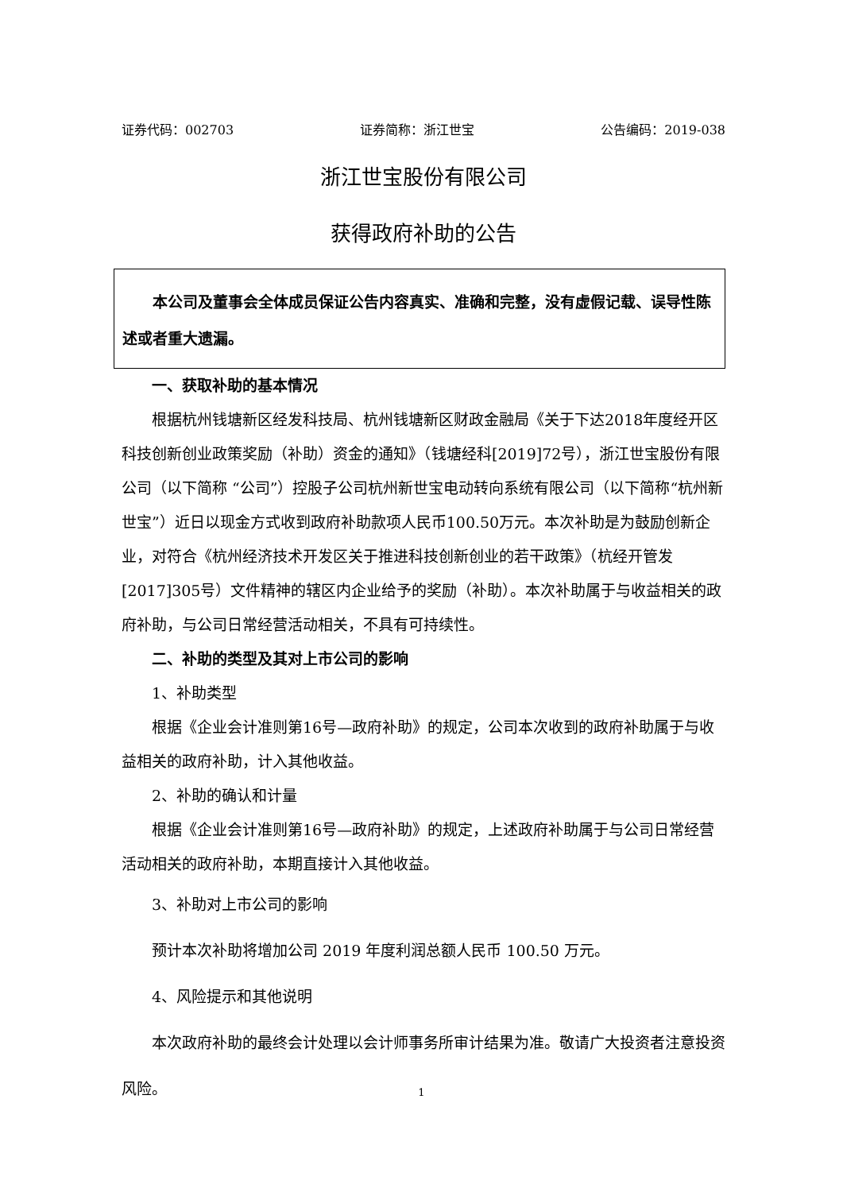证券代码：002703 证券简称：浙江世宝 公告编码：2019-038
浙江世宝股份有限公司
获得政府补助的公告
本公司及董事会全体成员保证公告内容真实、准确和完整，没有虚假记载、误导性陈述或者重大遗漏。
一、获取补助的基本情况
根据杭州钱塘新区经发科技局、杭州钱塘新区财政金融局《关于下达2018年度经开区科技创新创业政策奖励（补助）资金的通知》（钱塘经科[2019]72号），浙江世宝股份有限公司（以下简称 “公司”）控股子公司杭州新世宝电动转向系统有限公司（以下简称“杭州新世宝”）近日以现金方式收到政府补助款项人民币100.50万元。本次补助是为鼓励创新企业，对符合《杭州经济技术开发区关于推进科技创新创业的若干政策》（杭经开管发[2017]305号）文件精神的辖区内企业给予的奖励（补助）。本次补助属于与收益相关的政府补助，与公司日常经营活动相关，不具有可持续性。
二、补助的类型及其对上市公司的影响
1、补助类型
根据《企业会计准则第16号—政府补助》的规定，公司本次收到的政府补助属于与收益相关的政府补助，计入其他收益。
2、补助的确认和计量
根据《企业会计准则第16号—政府补助》的规定，上述政府补助属于与公司日常经营活动相关的政府补助，本期直接计入其他收益。
3、补助对上市公司的影响
预计本次补助将增加公司 2019 年度利润总额人民币 100.50 万元。
4、风险提示和其他说明
本次政府补助的最终会计处理以会计师事务所审计结果为准。敬请广大投资者注意投资风险。
1